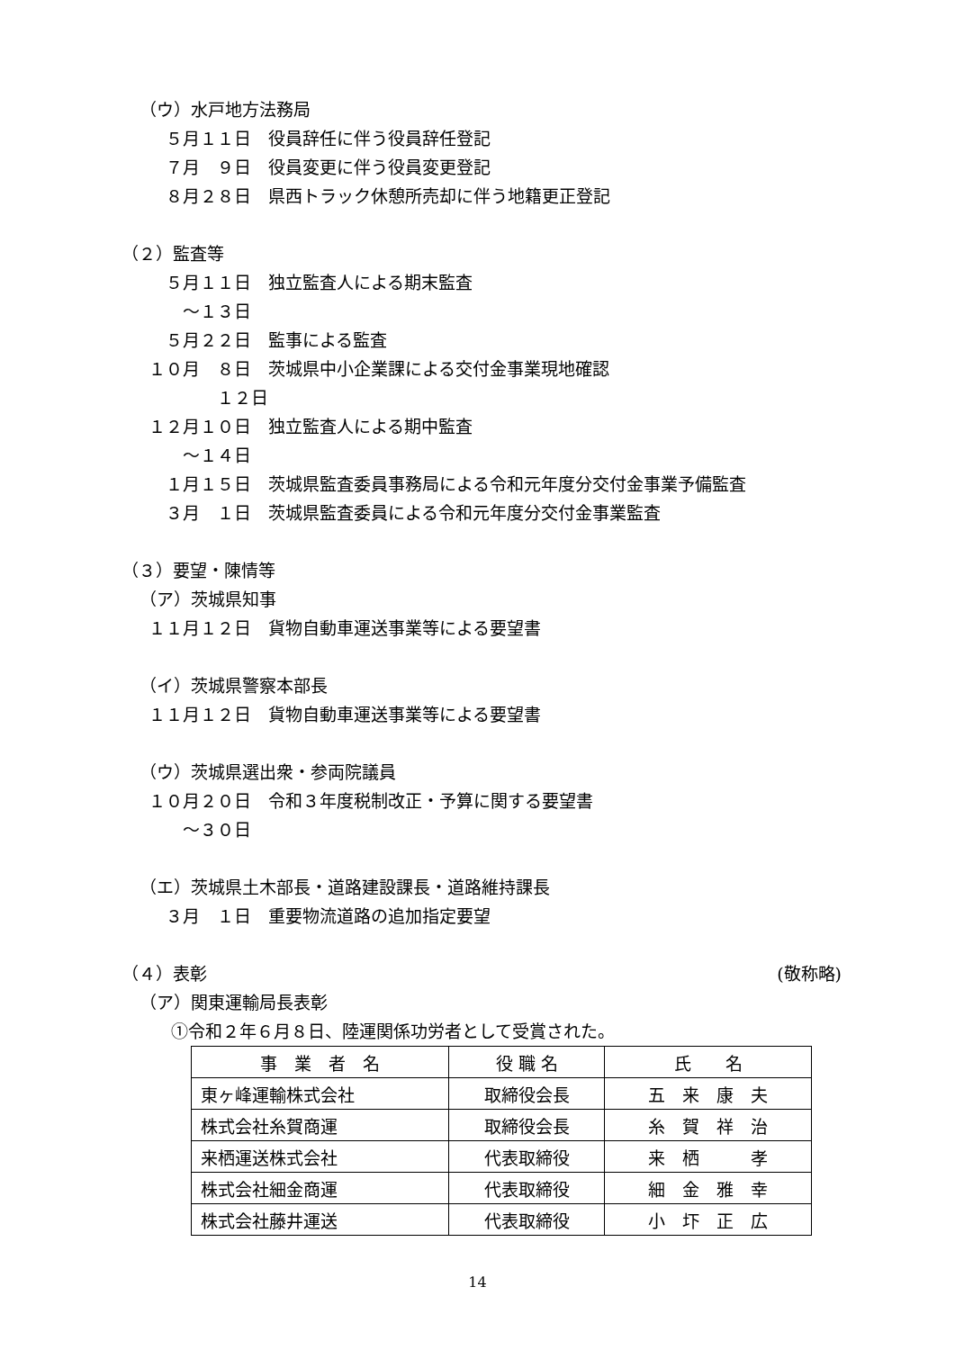（ウ）水戸地方法務局
　５月１１日　役員辞任に伴う役員辞任登記
　７月　９日　役員変更に伴う役員変更登記
　８月２８日　県西トラック休憩所売却に伴う地籍更正登記
（２）監査等
　５月１１日　独立監査人による期末監査
　　～１３日
　５月２２日　監事による監査
１０月　８日　茨城県中小企業課による交付金事業現地確認
　　　　１２日
１２月１０日　独立監査人による期中監査
　　～１４日
　１月１５日　茨城県監査委員事務局による令和元年度分交付金事業予備監査
　３月　１日　茨城県監査委員による令和元年度分交付金事業監査
（３）要望・陳情等
（ア）茨城県知事
１１月１２日　貨物自動車運送事業等による要望書
（イ）茨城県警察本部長
１１月１２日　貨物自動車運送事業等による要望書
（ウ）茨城県選出衆・参両院議員
１０月２０日　令和３年度税制改正・予算に関する要望書
　　～３０日
（エ）茨城県土木部長・道路建設課長・道路維持課長
　３月　１日　重要物流道路の追加指定要望
（４）表彰
(敬称略)
（ア）関東運輸局長表彰
①令和２年６月８日、陸運関係功労者として受賞された。
| 事 業 者 名 | 役 職 名 | 氏 名 |
| 東ヶ峰運輸株式会社 | 取締役会長 | 五 来 康 夫 |
| 株式会社糸賀商運 | 取締役会長 | 糸 賀 祥 治 |
| 来栖運送株式会社 | 代表取締役 | 来 栖 孝 |
| 株式会社細金商運 | 代表取締役 | 細 金 雅 幸 |
| 株式会社藤井運送 | 代表取締役 | 小 圷 正 広 |
14